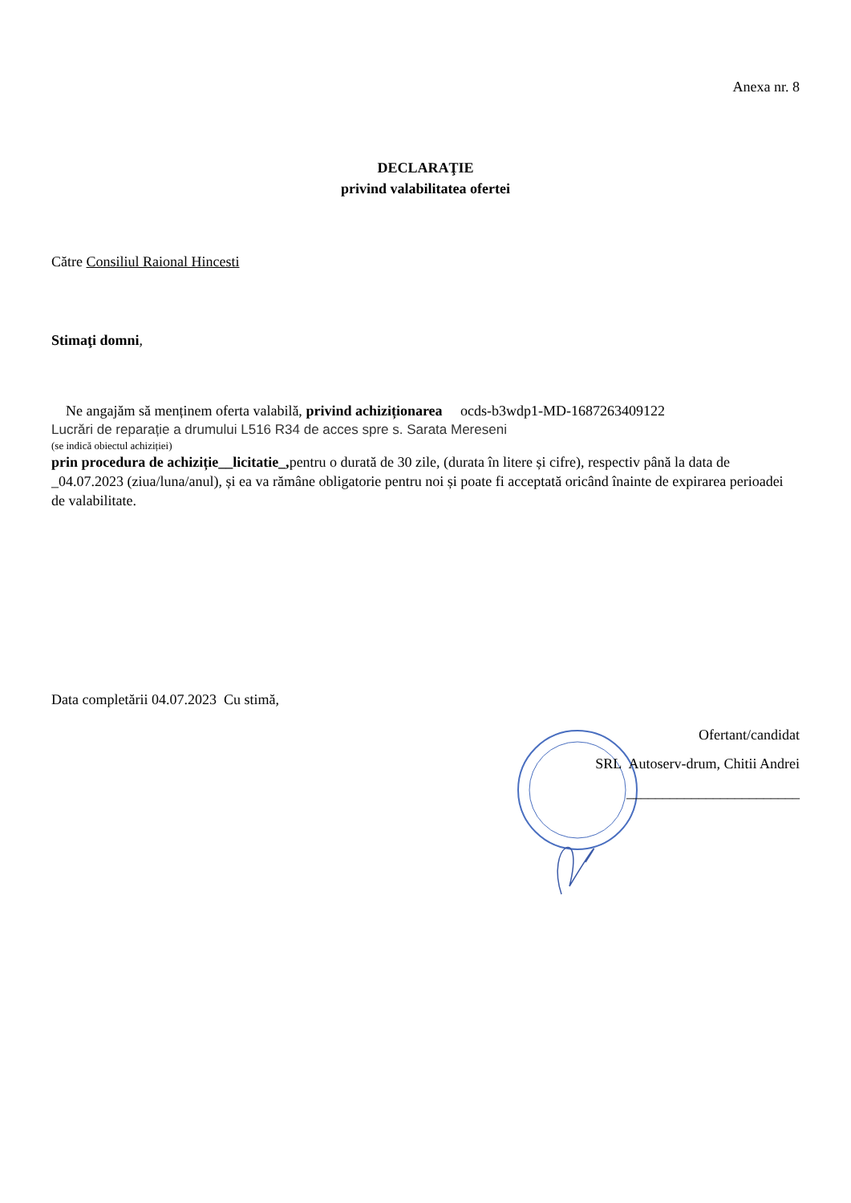Anexa nr. 8
DECLARAŢIE
privind valabilitatea ofertei
Către Consiliul Raional Hincesti
Stimaţi domni,
Ne angajăm să menținem oferta valabilă, privind achiziționarea ocds-b3wdp1-MD-1687263409122
Lucrări de reparație a drumului L516 R34 de acces spre s. Sarata Mereseni
(se indică obiectul achiziției)
prin procedura de achiziție__licitatie_, pentru o durată de 30 zile, (durata în litere și cifre), respectiv până la data de _04.07.2023 (ziua/luna/anul), și ea va rămâne obligatorie pentru noi și poate fi acceptată oricând înainte de expirarea perioadei de valabilitate.
Data completării 04.07.2023 Cu stimă,
Ofertant/candidat
SRL Autoserv-drum, Chitii Andrei
________________________